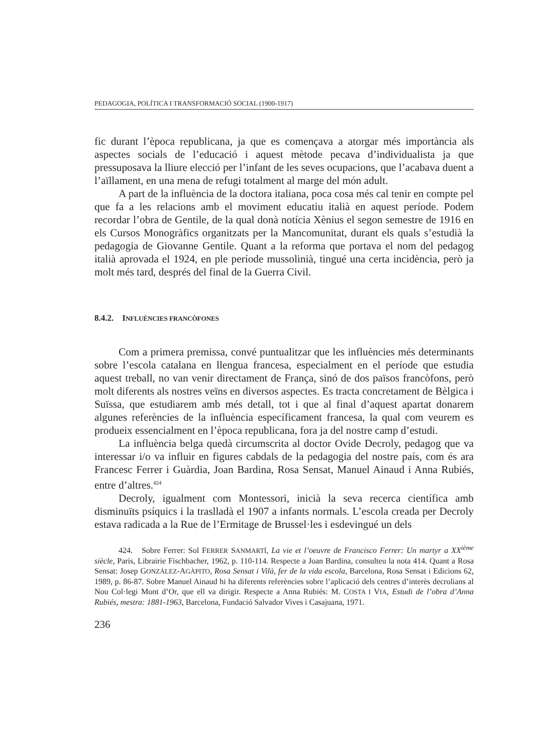PEDAGOGIA, POLÍTICA I TRANSFORMACIÓ SOCIAL (1900-1917)
fic durant l’època republicana, ja que es començava a atorgar més importància als aspectes socials de l’educació i aquest mètode pecava d’individualista ja que pressuposava la lliure elecció per l’infant de les seves ocupacions, que l’acabava duent a l’aïllament, en una mena de refugi totalment al marge del món adult.
A part de la influència de la doctora italiana, poca cosa més cal tenir en compte pel que fa a les relacions amb el moviment educatiu italià en aquest període. Podem recordar l’obra de Gentile, de la qual donà notícia Xènius el segon semestre de 1916 en els Cursos Monogràfics organitzats per la Mancomunitat, durant els quals s’estudià la pedagogia de Giovanne Gentile. Quant a la reforma que portava el nom del pedagog italià aprovada el 1924, en ple període mussolinià, tingué una certa incidència, però ja molt més tard, després del final de la Guerra Civil.
8.4.2. INFLUÈNCIES FRANCÒFONES
Com a primera premissa, convé puntualitzar que les influències més determinants sobre l’escola catalana en llengua francesa, especialment en el període que estudia aquest treball, no van venir directament de França, sinó de dos països francòfons, però molt diferents als nostres veïns en diversos aspectes. Es tracta concretament de Bèlgica i Suïssa, que estudiarem amb més detall, tot i que al final d’aquest apartat donarem algunes referències de la influència específicament francesa, la qual com veurem es produeix essencialment en l’època republicana, fora ja del nostre camp d’estudi.
La influència belga quedà circumscrita al doctor Ovide Decroly, pedagog que va interessar i/o va influir en figures cabdals de la pedagogia del nostre país, com és ara Francesc Ferrer i Guàrdia, Joan Bardina, Rosa Sensat, Manuel Ainaud i Anna Rubiés, entre d’altres.<sup>424</sup>
Decroly, igualment com Montessori, inicià la seva recerca científica amb disminuïts psíquics i la traslladà el 1907 a infants normals. L’escola creada per Decroly estava radicada a la Rue de l’Ermitage de Brussel·les i esdevingué un dels
424. Sobre Ferrer: Sol FERRER SANMARTÍ, La vie et l’oeuvre de Francisco Ferrer: Un martyr a XX<sup>ième</sup> siècle, París, Librairie Fischbacher, 1962, p. 110-114. Respecte a Joan Bardina, consulteu la nota 414. Quant a Rosa Sensat: Josep GONZÁLEZ-AGÀPITO, Rosa Sensat i Vilà, fer de la vida escola, Barcelona, Rosa Sensat i Edicions 62, 1989, p. 86-87. Sobre Manuel Ainaud hi ha diferents referències sobre l’aplicació dels centres d’interès decrolians al Nou Col·legi Mont d’Or, que ell va dirigir. Respecte a Anna Rubiés: M. COSTA I VIA, Estudi de l’obra d’Anna Rubiés, mestra: 1881-1963, Barcelona, Fundació Salvador Vives i Casajuana, 1971.
236